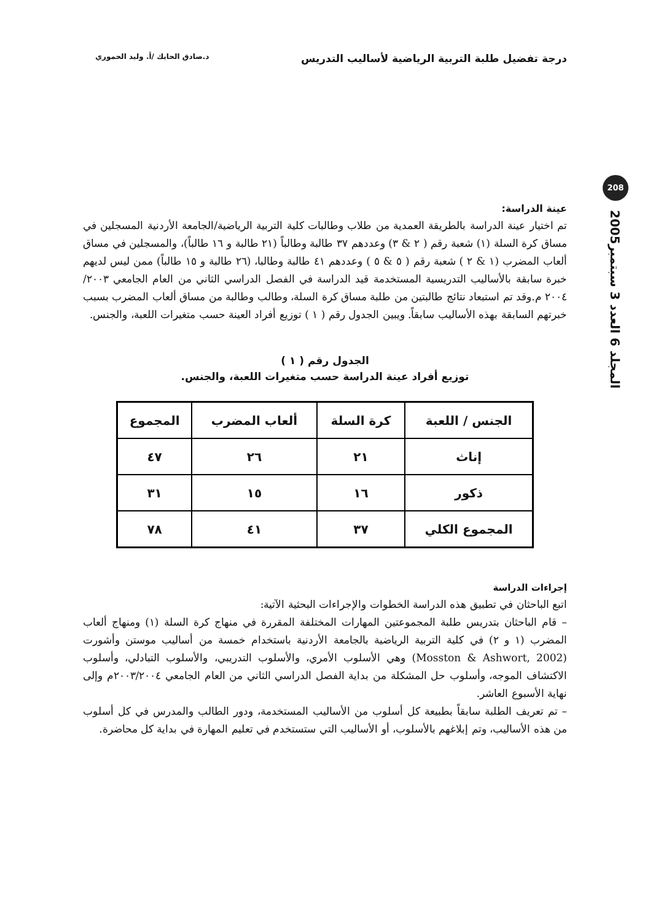درجة تفضيل طلبة التربية الرياضية لأساليب التدريس د.صادق الحايك /أ. وليد الحموري
208
المجلد 6 العدد 3 سبتمبر2005
عينة الدراسة:
تم اختيار عينة الدراسة بالطريقة العمدية من طلاب وطالبات كلية التربية الرياضية/الجامعة الأردنية المسجلين في مساق كرة السلة (١) شعبة رقم ( ٢ & ٣) وعددهم ٣٧ طالبة وطالباً (٢١ طالبة و ١٦ طالباً)، والمسجلين في مساق ألعاب المضرب (١ & ٢ ) شعبة رقم ( ٥ & ٥ ) وعددهم ٤١ طالبة وطالبا، (٢٦ طالبة و ١٥ طالباً) ممن ليس لديهم خبرة سابقة بالأساليب التدريسية المستخدمة قيد الدراسة في الفصل الدراسي الثاني من العام الجامعي ٢٠٠٣/ ٢٠٠٤ م.وقد تم استبعاد نتائج طالبتين من طلبة مساق كرة السلة، وطالب وطالبة من مساق ألعاب المضرب بسبب خبرتهم السابقة بهذه الأساليب سابقاً. ويبين الجدول رقم ( ١ ) توزيع أفراد العينة حسب متغيرات اللعبة، والجنس.
الجدول رقم ( ١ )
توزيع أفراد عينة الدراسة حسب متغيرات اللعبة، والجنس.
| الجنس / اللعبة | كرة السلة | ألعاب المضرب | المجموع |
| --- | --- | --- | --- |
| إناث | ٢١ | ٢٦ | ٤٧ |
| ذكور | ١٦ | ١٥ | ٣١ |
| المجموع الكلي | ٣٧ | ٤١ | ٧٨ |
إجراءات الدراسة
اتبع الباحثان في تطبيق هذه الدراسة الخطوات والإجراءات البحثية الآتية:
– قام الباحثان بتدريس طلبة المجموعتين المهارات المختلفة المقررة في منهاج كرة السلة (١) ومنهاج ألعاب المضرب (١ و ٢) في كلية التربية الرياضية بالجامعة الأردنية باستخدام خمسة من أساليب موستن وأشورت (Mosston & Ashwort, 2002) وهي الأسلوب الأمري، والأسلوب التدريبي، والأسلوب التبادلي، وأسلوب الاكتشاف الموجه، وأسلوب حل المشكلة من بداية الفصل الدراسي الثاني من العام الجامعي ٢٠٠٣/٢٠٠٤م وإلى نهاية الأسبوع العاشر.
– تم تعريف الطلبة سابقاً بطبيعة كل أسلوب من الأساليب المستخدمة، ودور الطالب والمدرس في كل أسلوب من هذه الأساليب، وتم إبلاغهم بالأسلوب، أو الأساليب التي ستستخدم في تعليم المهارة في بداية كل محاضرة.